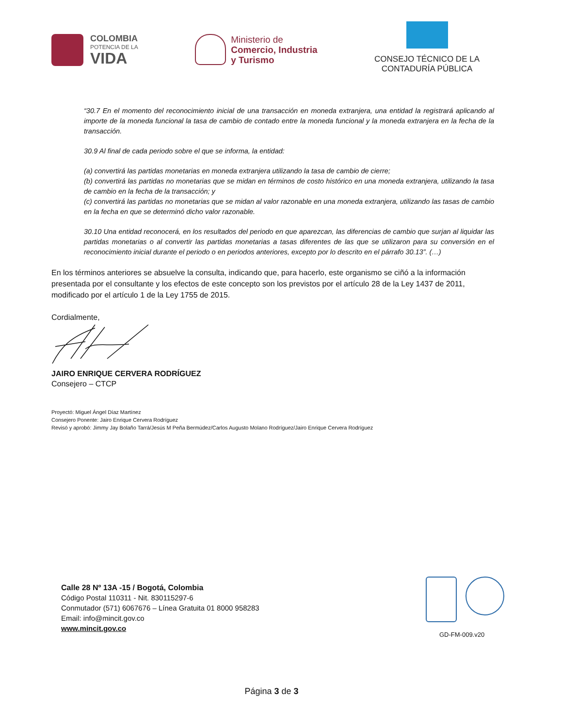COLOMBIA
POTENCIA DE LA
VIDA
Ministerio de
Comercio, Industria
y Turismo
CONSEJO TÉCNICO DE LA
CONTADURÍA PÚBLICA
“30.7 En el momento del reconocimiento inicial de una transacción en moneda extranjera, una entidad la registrará aplicando al importe de la moneda funcional la tasa de cambio de contado entre la moneda funcional y la moneda extranjera en la fecha de la transacción.
30.9 Al final de cada periodo sobre el que se informa, la entidad:
(a) convertirá las partidas monetarias en moneda extranjera utilizando la tasa de cambio de cierre;
(b) convertirá las partidas no monetarias que se midan en términos de costo histórico en una moneda extranjera, utilizando la tasa de cambio en la fecha de la transacción; y
(c) convertirá las partidas no monetarias que se midan al valor razonable en una moneda extranjera, utilizando las tasas de cambio en la fecha en que se determinó dicho valor razonable.
30.10 Una entidad reconocerá, en los resultados del periodo en que aparezcan, las diferencias de cambio que surjan al liquidar las partidas monetarias o al convertir las partidas monetarias a tasas diferentes de las que se utilizaron para su conversión en el reconocimiento inicial durante el periodo o en periodos anteriores, excepto por lo descrito en el párrafo 30.13”. (…)
En los términos anteriores se absuelve la consulta, indicando que, para hacerlo, este organismo se ciñó a la información presentada por el consultante y los efectos de este concepto son los previstos por el artículo 28 de la Ley 1437 de 2011, modificado por el artículo 1 de la Ley 1755 de 2015.
Cordialmente,
JAIRO ENRIQUE CERVERA RODRÍGUEZ
Consejero – CTCP
Proyectó: Miguel Ángel Díaz Martínez
Consejero Ponente: Jairo Enrique Cervera Rodríguez
Revisó y aprobó: Jimmy Jay Bolaño Tarrá/Jesús M Peña Bermúdez/Carlos Augusto Molano Rodríguez/Jairo Enrique Cervera Rodríguez
Calle 28 Nº 13A -15 / Bogotá, Colombia
Código Postal 110311 - Nit. 830115297-6
Conmutador (571) 6067676 – Línea Gratuita 01 8000 958283
Email: info@mincit.gov.co
www.mincit.gov.co
GD-FM-009.v20
Página 3 de 3